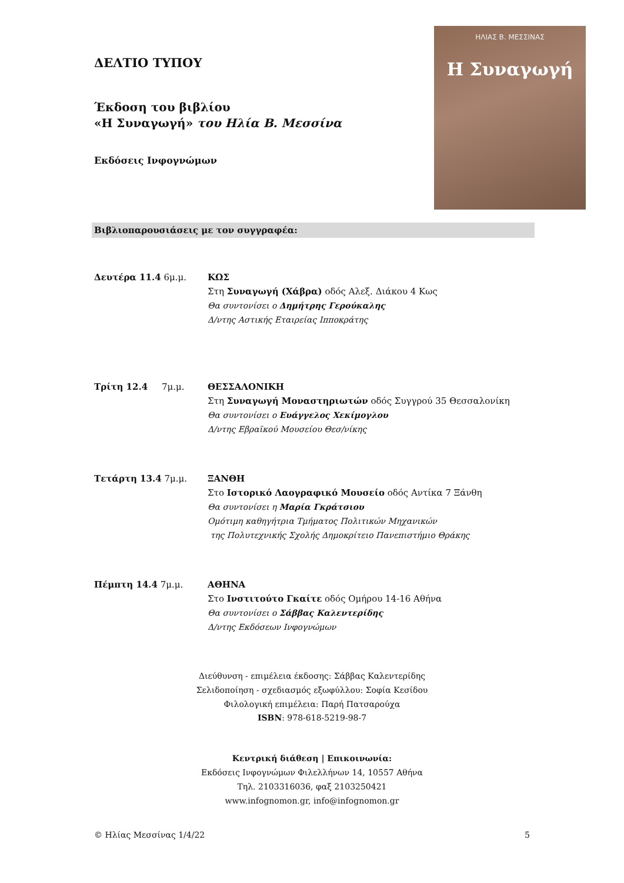ΔΕΛΤΙΟ ΤΥΠΟΥ
Έκδοση του βιβλίου
«Η Συναγωγή» του Ηλία Β. Μεσσίνα
Εκδόσεις Ινφογνώμων
ΗΛΙΑΣ Β. ΜΕΣΣΙΝΑΣ
Η Συναγωγή
Βιβλιοπαρουσιάσεις με τον συγγραφέα:
Δευτέρα 11.4 6μ.μ. ΚΩΣ
Στη Συναγωγή (Χάβρα) οδός Αλεξ. Διάκου 4 Κως
Θα συντονίσει ο Δημήτρης Γερούκαλης
Δ/ντης Αστικής Εταιρείας Ιπποκράτης
Τρίτη 12.4 7μ.μ. ΘΕΣΣΑΛΟΝΙΚΗ
Στη Συναγωγή Μοναστηριωτών οδός Συγγρού 35 Θεσσαλονίκη
Θα συντονίσει ο Ευάγγελος Χεκίμογλου
Δ/ντης Εβραϊκού Μουσείου Θεσ/νίκης
Τετάρτη 13.4 7μ.μ. ΞΑΝΘΗ
Στο Ιστορικό Λαογραφικό Μουσείο οδός Αντίκα 7 Ξάνθη
Θα συντονίσει η Μαρία Γκράτσιου
Ομότιμη καθηγήτρια Τμήματος Πολιτικών Μηχανικών
της Πολυτεχνικής Σχολής Δημοκρίτειο Πανεπιστήμιο Θράκης
Πέμπτη 14.4 7μ.μ. ΑΘΗΝΑ
Στο Ινστιτούτο Γκαίτε οδός Ομήρου 14-16 Αθήνα
Θα συντονίσει ο Σάββας Καλεντερίδης
Δ/ντης Εκδόσεων Ινφογνώμων
Διεύθυνση - επιμέλεια έκδοσης: Σάββας Καλεντερίδης
Σελιδοποίηση - σχεδιασμός εξωφύλλου: Σοφία Κεσίδου
Φιλολογική επιμέλεια: Παρή Πατσαρούχα
ISBN: 978-618-5219-98-7
Κεντρική διάθεση | Επικοινωνία:
Εκδόσεις Ινφογνώμων Φιλελλήνων 14, 10557 Αθήνα
Τηλ. 2103316036, φαξ 2103250421
www.infognomon.gr, info@infognomon.gr
© Ηλίας Μεσσίνας 1/4/22 5